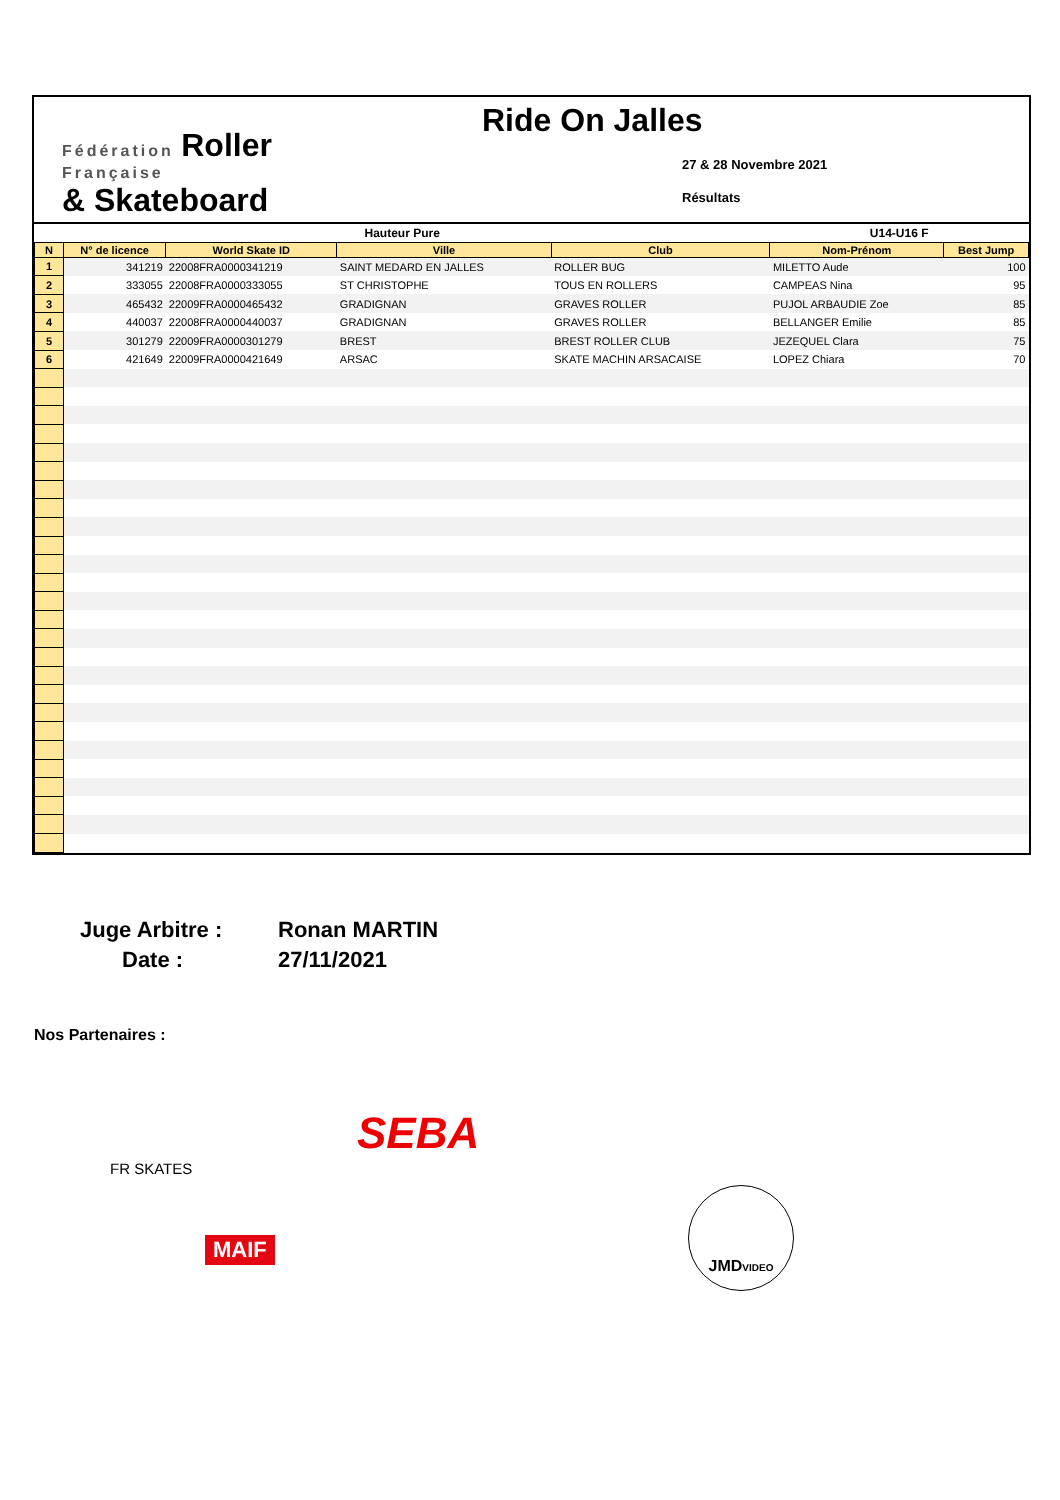Fédération Roller
Française
& Skateboard
Ride On Jalles
27 & 28 Novembre 2021
Résultats
| Hauteur Pure | | | | | U14-U16 F | |
| N | N° de licence | World Skate ID | Ville | Club | Nom-Prénom | Best Jump |
| 1 | 341219 | 22008FRA0000341219 | SAINT MEDARD EN JALLES | ROLLER BUG | MILETTO Aude | 100 |
| 2 | 333055 | 22008FRA0000333055 | ST CHRISTOPHE | TOUS EN ROLLERS | CAMPEAS Nina | 95 |
| 3 | 465432 | 22009FRA0000465432 | GRADIGNAN | GRAVES ROLLER | PUJOL ARBAUDIE Zoe | 85 |
| 4 | 440037 | 22008FRA0000440037 | GRADIGNAN | GRAVES ROLLER | BELLANGER Emilie | 85 |
| 5 | 301279 | 22009FRA0000301279 | BREST | BREST ROLLER CLUB | JEZEQUEL Clara | 75 |
| 6 | 421649 | 22009FRA0000421649 | ARSAC | SKATE MACHIN ARSACAISE | LOPEZ Chiara | 70 |
Juge Arbitre : Ronan MARTIN
Date : 27/11/2021
Nos Partenaires :
FR SKATES
SEBA
MAIF
JMDVIDEO